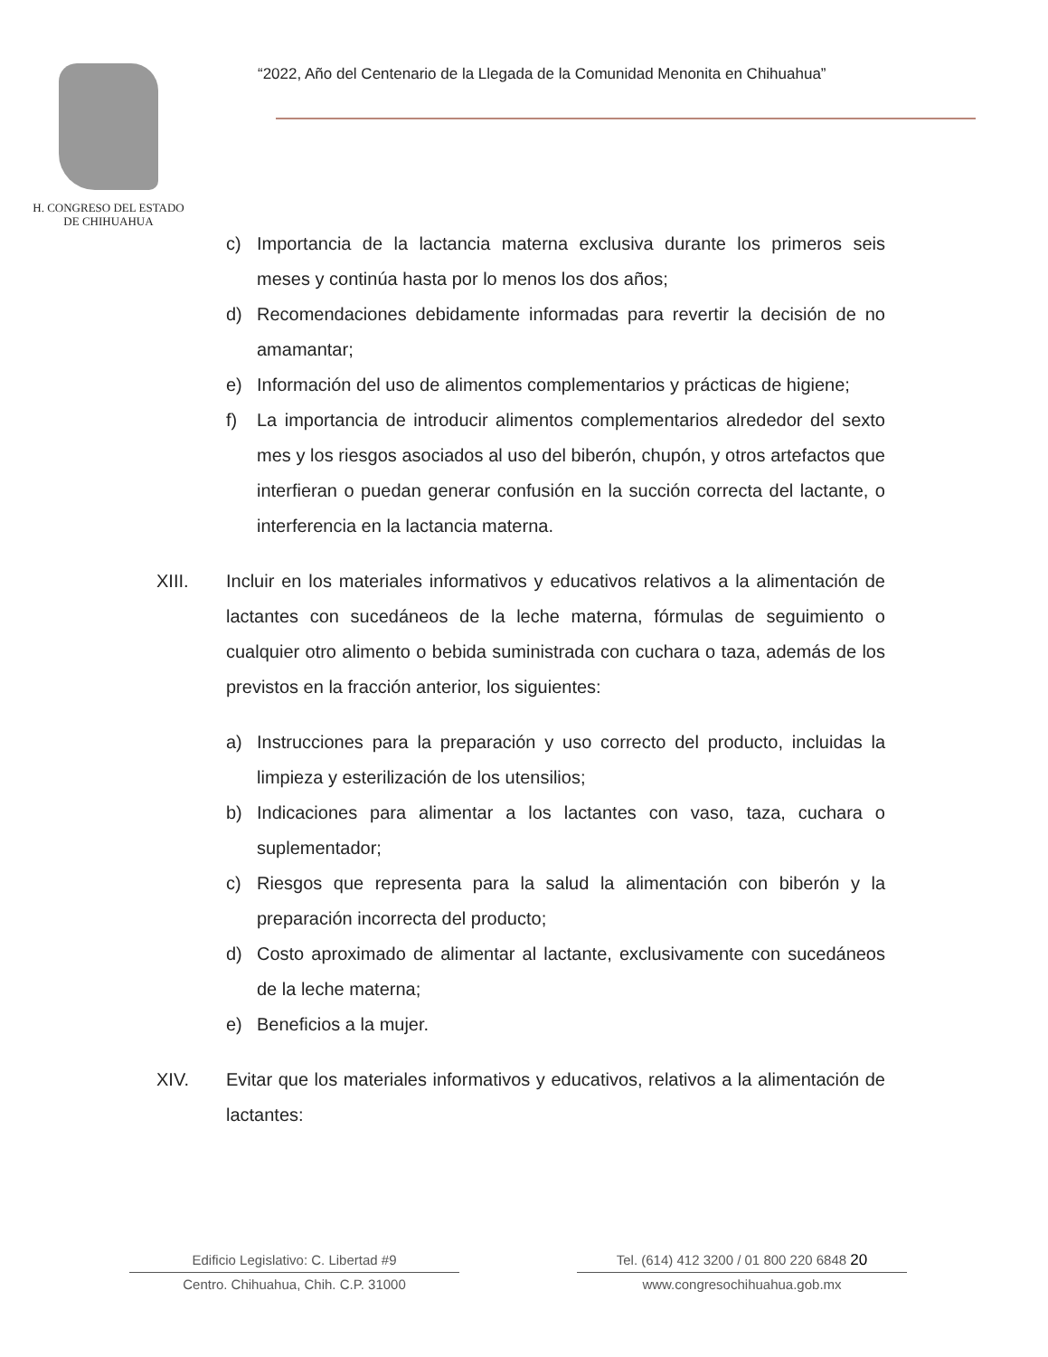H. CONGRESO DEL ESTADO
DE CHIHUAHUA
“2022, Año del Centenario de la Llegada de la Comunidad Menonita en Chihuahua”
c) Importancia de la lactancia materna exclusiva durante los primeros seis meses y continúa hasta por lo menos los dos años;
d) Recomendaciones debidamente informadas para revertir la decisión de no amamantar;
e) Información del uso de alimentos complementarios y prácticas de higiene;
f) La importancia de introducir alimentos complementarios alrededor del sexto mes y los riesgos asociados al uso del biberón, chupón, y otros artefactos que interfieran o puedan generar confusión en la succión correcta del lactante, o interferencia en la lactancia materna.
XIII. Incluir en los materiales informativos y educativos relativos a la alimentación de lactantes con sucedáneos de la leche materna, fórmulas de seguimiento o cualquier otro alimento o bebida suministrada con cuchara o taza, además de los previstos en la fracción anterior, los siguientes:
a) Instrucciones para la preparación y uso correcto del producto, incluidas la limpieza y esterilización de los utensilios;
b) Indicaciones para alimentar a los lactantes con vaso, taza, cuchara o suplementador;
c) Riesgos que representa para la salud la alimentación con biberón y la preparación incorrecta del producto;
d) Costo aproximado de alimentar al lactante, exclusivamente con sucedáneos de la leche materna;
e) Beneficios a la mujer.
XIV. Evitar que los materiales informativos y educativos, relativos a la alimentación de lactantes:
Edificio Legislativo: C. Libertad #9
Centro. Chihuahua, Chih. C.P. 31000
Tel. (614) 412 3200 / 01 800 220 6848 20
www.congresochihuahua.gob.mx